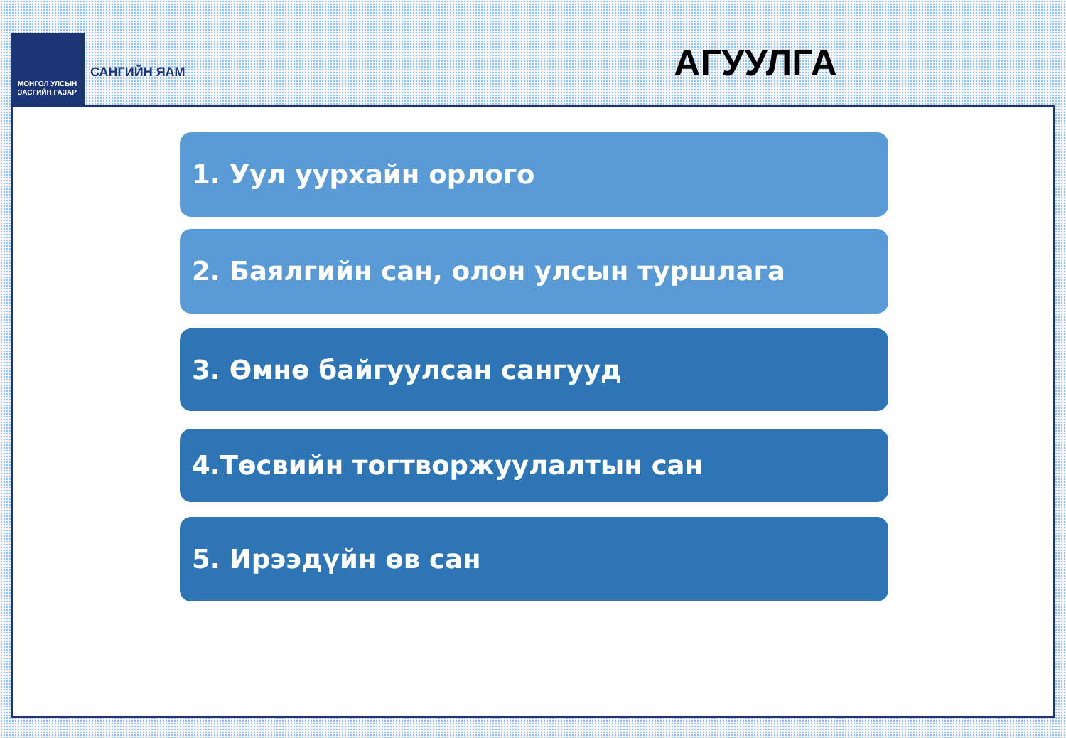МОНГОЛ УЛСЫН
ЗАСГИЙН ГАЗАР
САНГИЙН ЯАМ
АГУУЛГА
1. Уул уурхайн орлого
2. Баялгийн сан, олон улсын туршлага
3. Өмнө байгуулсан сангууд
4.Төсвийн тогтворжуулалтын сан
5. Ирээдүйн өв сан